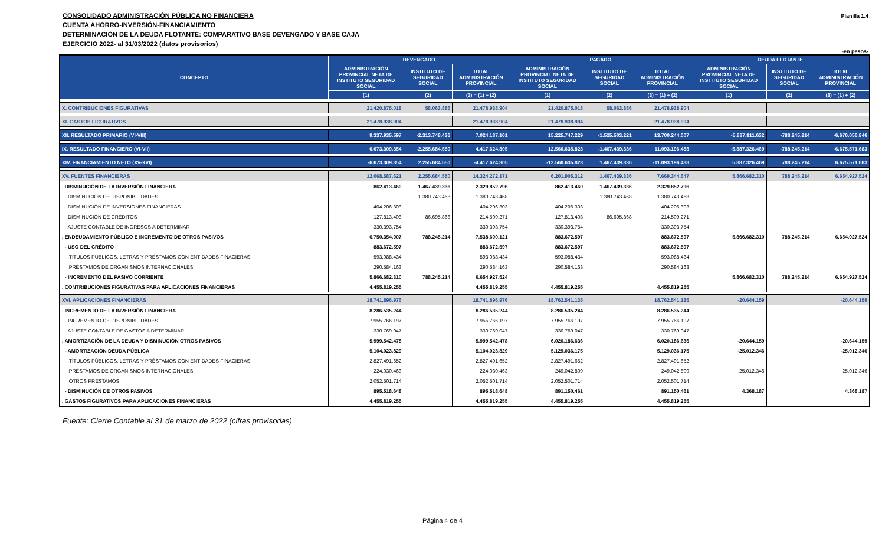Planilla 1.4
CONSOLIDADO ADMINISTRACIÓN PÚBLICA NO FINANCIERA
CUENTA AHORRO-INVERSIÓN-FINANCIAMIENTO
DETERMINACIÓN DE LA DEUDA FLOTANTE: COMPARATIVO BASE DEVENGADO Y BASE CAJA
EJERCICIO 2022- al 31/03/2022 (datos provisorios)
-en pesos-
| CONCEPTO | DEVENGADO | | | PAGADO | | | DEUDA FLOTANTE | | |
| --- | --- | --- | --- | --- | --- | --- | --- | --- | --- |
| | ADMINISTRACIÓN PROVINCIAL NETA DE INSTITUTO SEGURIDAD SOCIAL | INSTITUTO DE SEGURIDAD SOCIAL | TOTAL ADMINISTRACIÓN PROVINCIAL | ADMINISTRACIÓN PROVINCIAL NETA DE INSTITUTO SEGURIDAD SOCIAL | INSTITUTO DE SEGURIDAD SOCIAL | TOTAL ADMINISTRACIÓN PROVINCIAL | ADMINISTRACIÓN PROVINCIAL NETA DE INSTITUTO SEGURIDAD SOCIAL | INSTITUTO DE SEGURIDAD SOCIAL | TOTAL ADMINISTRACIÓN PROVINCIAL |
| | (1) | (2) | (3) = (1) + (2) | (1) | (2) | (3) = (1) + (2) | (1) | (2) | (3) = (1) + (2) |
| X. CONTRIBUCIONES FIGURATIVAS | 21.420.875.018 | 58.063.886 | 21.478.938.904 | 21.420.875.018 | 58.063.886 | 21.478.938.904 | | | |
| XI. GASTOS FIGURATIVOS | 21.478.938.904 | | 21.478.938.904 | 21.478.938.904 | | 21.478.938.904 | | | |
| XII. RESULTADO PRIMARIO (VI-VIII) | 9.337.935.597 | -2.313.748.436 | 7.024.187.161 | 15.225.747.229 | -1.525.503.221 | 13.700.244.007 | -5.887.811.632 | -788.245.214 | -6.676.056.846 |
| IX. RESULTADO FINANCIERO (VI-VII) | 6.673.309.354 | -2.255.684.550 | 4.417.624.805 | 12.560.635.823 | -1.467.439.336 | 11.093.196.488 | -5.887.326.469 | -788.245.214 | -6.675.571.683 |
| XIV. FINANCIAMIENTO NETO (XV-XVI) | -6.673.309.354 | 2.255.684.550 | -4.417.624.805 | -12.560.635.823 | 1.467.439.336 | -11.093.196.488 | 5.887.326.469 | 788.245.214 | 6.675.571.683 |
| XV. FUENTES FINANCIERAS | 12.068.587.621 | 2.255.684.550 | 14.324.272.171 | 6.201.905.312 | 1.467.439.336 | 7.669.344.647 | 5.866.682.310 | 788.245.214 | 6.654.927.524 |
| . DISMINUCIÓN DE LA INVERSIÓN FINANCIERA | 862.413.460 | 1.467.439.336 | 2.329.852.796 | 862.413.460 | 1.467.439.336 | 2.329.852.796 | | | |
| - DISMINUCIÓN DE DISPONIBILIDADES | | 1.380.743.468 | 1.380.743.468 | | 1.380.743.468 | 1.380.743.468 | | | |
| - DISMINUCIÓN DE INVERSIONES FINANCIERAS | 404.206.303 | | 404.206.303 | 404.206.303 | | 404.206.303 | | | |
| - DISMINUCIÓN DE CRÉDITOS | 127.813.403 | 86.695.868 | 214.509.271 | 127.813.403 | 86.695.868 | 214.509.271 | | | |
| - AJUSTE CONTABLE DE INGRESOS A DETERMINAR | 330.393.754 | | 330.393.754 | 330.393.754 | | 330.393.754 | | | |
| . ENDEUDAMIENTO PÚBLICO E INCREMENTO DE OTROS PASIVOS | 6.750.354.907 | 788.245.214 | 7.538.600.121 | 883.672.597 | | 883.672.597 | 5.866.682.310 | 788.245.214 | 6.654.927.524 |
| - USO DEL CRÉDITO | 883.672.597 | | 883.672.597 | 883.672.597 | | 883.672.597 | | | |
| .TÍTULOS PÚBLICOS, LETRAS Y PRÉSTAMOS CON ENTIDADES FINACIERAS | 593.088.434 | | 593.088.434 | 593.088.434 | | 593.088.434 | | | |
| .PRÉSTAMOS DE ORGANISMOS INTERNACIONALES | 290.584.163 | | 290.584.163 | 290.584.163 | | 290.584.163 | | | |
| - INCREMENTO DEL PASIVO CORRIENTE | 5.866.682.310 | 788.245.214 | 6.654.927.524 | | | | 5.866.682.310 | 788.245.214 | 6.654.927.524 |
| . CONTRIBUCIONES FIGURATIVAS PARA APLICACIONES FINANCIERAS | 4.455.819.255 | | 4.455.819.255 | 4.455.819.255 | | 4.455.819.255 | | | |
| XVI. APLICACIONES FINANCIERAS | 18.741.896.976 | | 18.741.896.976 | 18.762.541.135 | | 18.762.541.135 | -20.644.159 | | -20.644.159 |
| . INCREMENTO DE LA INVERSIÓN FINANCIERA | 8.286.535.244 | | 8.286.535.244 | 8.286.535.244 | | 8.286.535.244 | | | |
| - INCREMENTO DE DISPONIBILIDADES | 7.955.766.197 | | 7.955.766.197 | 7.955.766.197 | | 7.955.766.197 | | | |
| - AJUSTE CONTABLE DE GASTOS A DETERMINAR | 330.769.047 | | 330.769.047 | 330.769.047 | | 330.769.047 | | | |
| . AMORTIZACIÓN DE LA DEUDA Y DISMINUCIÓN OTROS PASIVOS | 5.999.542.478 | | 5.999.542.478 | 6.020.186.636 | | 6.020.186.636 | -20.644.159 | | -20.644.159 |
| - AMORTIZACIÓN DEUDA PÚBLICA | 5.104.023.829 | | 5.104.023.829 | 5.129.036.175 | | 5.129.036.175 | -25.012.346 | | -25.012.346 |
| .TÍTULOS PÚBLICOS, LETRAS Y PRÉSTAMOS CON ENTIDADES FINACIERAS | 2.827.491.652 | | 2.827.491.652 | 2.827.491.652 | | 2.827.491.652 | | | |
| .PRÉSTAMOS DE ORGANISMOS INTERNACIONALES | 224.030.463 | | 224.030.463 | 249.042.809 | | 249.042.809 | -25.012.346 | | -25.012.346 |
| .OTROS PRÉSTAMOS | 2.052.501.714 | | 2.052.501.714 | 2.052.501.714 | | 2.052.501.714 | | | |
| - DISMINUCIÓN DE OTROS PASIVOS | 895.518.648 | | 895.518.648 | 891.150.461 | | 891.150.461 | 4.368.187 | | 4.368.187 |
| . GASTOS FIGURATIVOS PARA APLICACIONES FINANCIERAS | 4.455.819.255 | | 4.455.819.255 | 4.455.819.255 | | 4.455.819.255 | | | |
Fuente: Cierre Contable al 31 de marzo de 2022 (cifras provisorias)
Página 4 de 4